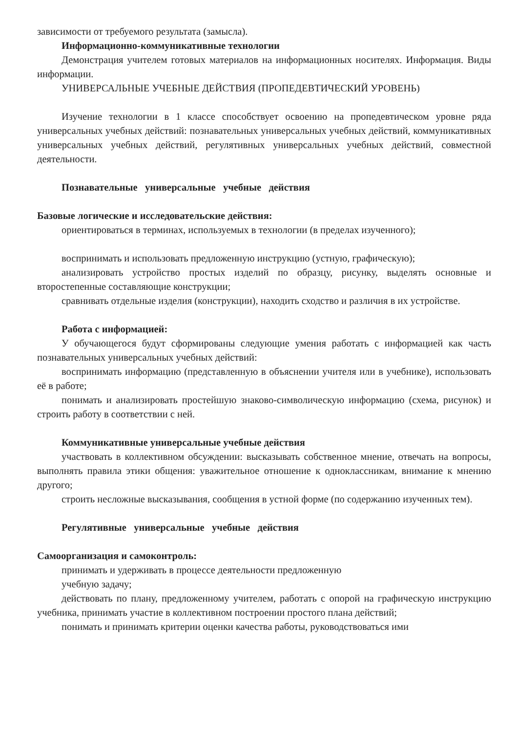зависимости от требуемого результата (замысла).
Информационно-коммуникативные технологии
Демонстрация учителем готовых материалов на информационных носителях. Информация. Виды информации.
УНИВЕРСАЛЬНЫЕ УЧЕБНЫЕ ДЕЙСТВИЯ (ПРОПЕДЕВТИЧЕСКИЙ УРОВЕНЬ)
Изучение технологии в 1 классе способствует освоению на пропедевтическом уровне ряда универсальных учебных действий: познавательных универсальных учебных действий, коммуникативных универсальных учебных действий, регулятивных универсальных учебных действий, совместной деятельности.
Познавательные универсальные учебные действия
Базовые логические и исследовательские действия:
ориентироваться в терминах, используемых в технологии (в пределах изученного);
воспринимать и использовать предложенную инструкцию (устную, графическую);
анализировать устройство простых изделий по образцу, рисунку, выделять основные и второстепенные составляющие конструкции;
сравнивать отдельные изделия (конструкции), находить сходство и различия в их устройстве.
Работа с информацией:
У обучающегося будут сформированы следующие умения работать с информацией как часть познавательных универсальных учебных действий:
воспринимать информацию (представленную в объяснении учителя или в учебнике), использовать её в работе;
понимать и анализировать простейшую знаково-символическую информацию (схема, рисунок) и строить работу в соответствии с ней.
Коммуникативные универсальные учебные действия
участвовать в коллективном обсуждении: высказывать собственное мнение, отвечать на вопросы, выполнять правила этики общения: уважительное отношение к одноклассникам, внимание к мнению другого;
строить несложные высказывания, сообщения в устной форме (по содержанию изученных тем).
Регулятивные универсальные учебные действия
Самоорганизация и самоконтроль:
принимать и удерживать в процессе деятельности предложенную
учебную задачу;
действовать по плану, предложенному учителем, работать с опорой на графическую инструкцию учебника, принимать участие в коллективном построении простого плана действий;
понимать и принимать критерии оценки качества работы, руководствоваться ими